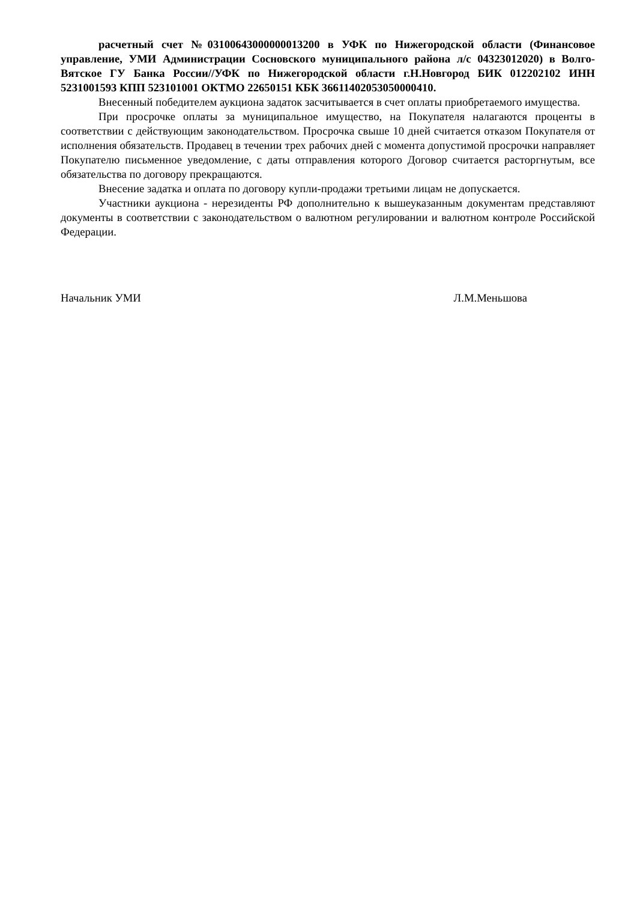расчетный счет №03100643000000013200 в УФК по Нижегородской области (Финансовое управление, УМИ Администрации Сосновского муниципального района л/с 04323012020) в Волго-Вятское ГУ Банка России//УФК по Нижегородской области г.Н.Новгород БИК 012202102 ИНН 5231001593 КПП 523101001 ОКТМО 22650151 КБК 36611402053050000410.
Внесенный победителем аукциона задаток засчитывается в счет оплаты приобретаемого имущества.
При просрочке оплаты за муниципальное имущество, на Покупателя налагаются проценты в соответствии с действующим законодательством. Просрочка свыше 10 дней считается отказом Покупателя от исполнения обязательств. Продавец в течении трех рабочих дней с момента допустимой просрочки направляет Покупателю письменное уведомление, с даты отправления которого Договор считается расторгнутым, все обязательства по договору прекращаются.
Внесение задатка и оплата по договору купли-продажи третьими лицам не допускается.
Участники аукциона - нерезиденты РФ дополнительно к вышеуказанным документам представляют документы в соответствии с законодательством о валютном регулировании и валютном контроле Российской Федерации.
Начальник УМИ Л.М.Меньшова